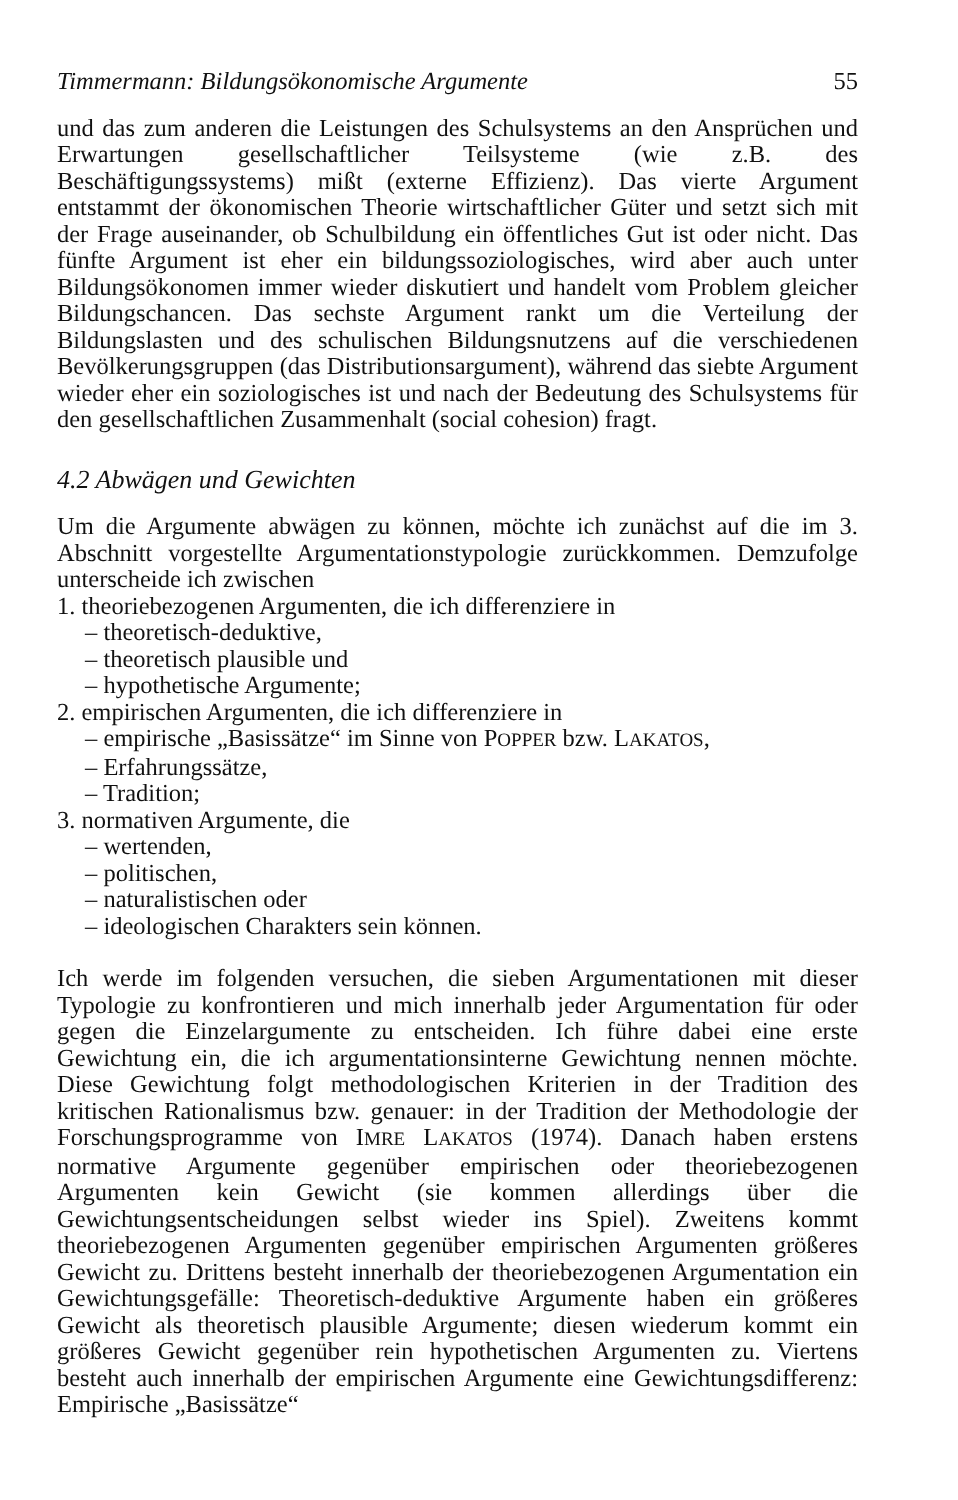Timmermann: Bildungsökonomische Argumente 55
und das zum anderen die Leistungen des Schulsystems an den Ansprüchen und Erwartungen gesellschaftlicher Teilsysteme (wie z.B. des Beschäftigungssystems) mißt (externe Effizienz). Das vierte Argument entstammt der ökonomischen Theorie wirtschaftlicher Güter und setzt sich mit der Frage auseinander, ob Schulbildung ein öffentliches Gut ist oder nicht. Das fünfte Argument ist eher ein bildungssoziologisches, wird aber auch unter Bildungsökonomen immer wieder diskutiert und handelt vom Problem gleicher Bildungschancen. Das sechste Argument rankt um die Verteilung der Bildungslasten und des schulischen Bildungsnutzens auf die verschiedenen Bevölkerungsgruppen (das Distributionsargument), während das siebte Argument wieder eher ein soziologisches ist und nach der Bedeutung des Schulsystems für den gesellschaftlichen Zusammenhalt (social cohesion) fragt.
4.2 Abwägen und Gewichten
Um die Argumente abwägen zu können, möchte ich zunächst auf die im 3. Abschnitt vorgestellte Argumentationstypologie zurückkommen. Demzufolge unterscheide ich zwischen
1. theoriebezogenen Argumenten, die ich differenziere in
– theoretisch-deduktive,
– theoretisch plausible und
– hypothetische Argumente;
2. empirischen Argumenten, die ich differenziere in
– empirische „Basissätze“ im Sinne von POPPER bzw. LAKATOS,
– Erfahrungssätze,
– Tradition;
3. normativen Argumente, die
– wertenden,
– politischen,
– naturalistischen oder
– ideologischen Charakters sein können.
Ich werde im folgenden versuchen, die sieben Argumentationen mit dieser Typologie zu konfrontieren und mich innerhalb jeder Argumentation für oder gegen die Einzelargumente zu entscheiden. Ich führe dabei eine erste Gewichtung ein, die ich argumentationsinterne Gewichtung nennen möchte. Diese Gewichtung folgt methodologischen Kriterien in der Tradition des kritischen Rationalismus bzw. genauer: in der Tradition der Methodologie der Forschungsprogramme von IMRE LAKATOS (1974). Danach haben erstens normative Argumente gegenüber empirischen oder theoriebezogenen Argumenten kein Gewicht (sie kommen allerdings über die Gewichtungsentscheidungen selbst wieder ins Spiel). Zweitens kommt theoriebezogenen Argumenten gegenüber empirischen Argumenten größeres Gewicht zu. Drittens besteht innerhalb der theoriebezogenen Argumentation ein Gewichtungsgefälle: Theoretisch-deduktive Argumente haben ein größeres Gewicht als theoretisch plausible Argumente; diesen wiederum kommt ein größeres Gewicht gegenüber rein hypothetischen Argumenten zu. Viertens besteht auch innerhalb der empirischen Argumente eine Gewichtungsdifferenz: Empirische „Basissätze“